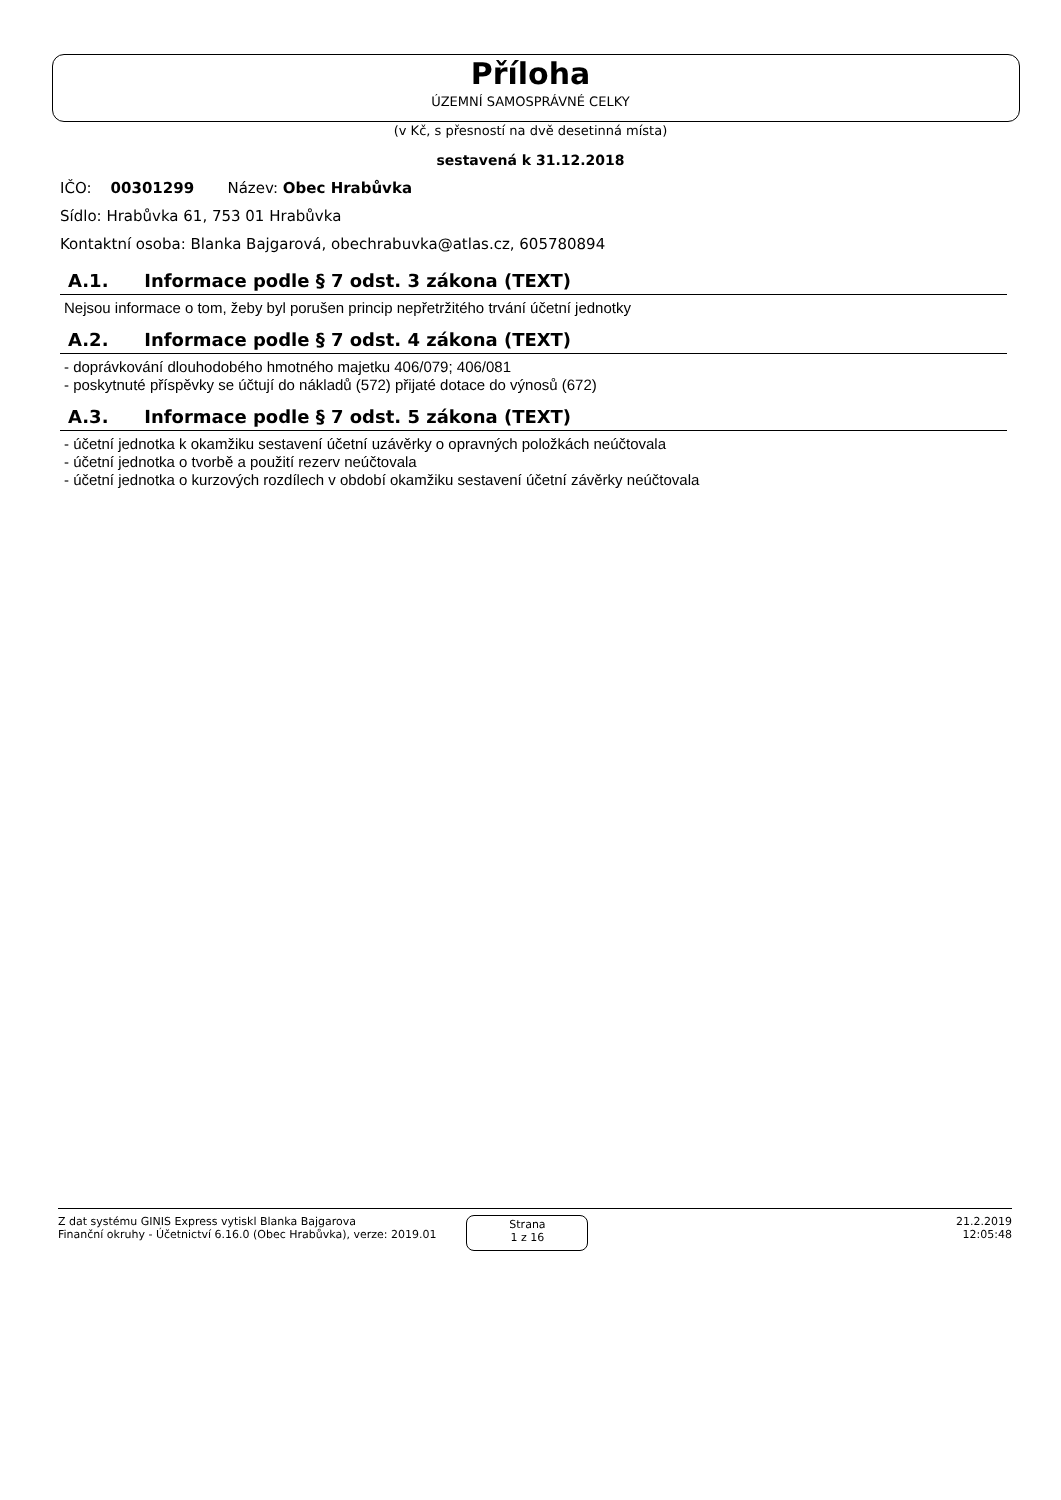Příloha
ÚZEMNÍ SAMOSPRÁVNÉ CELKY
(v Kč, s přesností na dvě desetinná místa)
sestavená k 31.12.2018
IČO: 00301299 Název: Obec Hrabůvka
Sídlo: Hrabůvka 61, 753 01 Hrabůvka
Kontaktní osoba: Blanka Bajgarová, obechrabuvka@atlas.cz, 605780894
A.1. Informace podle § 7 odst. 3 zákona (TEXT)
Nejsou informace o tom, žeby byl porušen princip nepřetržitého trvání účetní jednotky
A.2. Informace podle § 7 odst. 4 zákona (TEXT)
- doprávkování dlouhodobého hmotného majetku 406/079; 406/081
- poskytnuté příspěvky se účtují do nákladů (572) přijaté dotace do výnosů (672)
A.3. Informace podle § 7 odst. 5 zákona (TEXT)
- účetní jednotka k okamžiku sestavení účetní uzávěrky o opravných položkách neúčtovala
- účetní jednotka o tvorbě a použití rezerv neúčtovala
- účetní jednotka o kurzových rozdílech v období okamžiku sestavení účetní závěrky neúčtovala
Z dat systému GINIS Express vytiskl Blanka Bajgarova
Finanční okruhy - Účetnictví 6.16.0 (Obec Hrabůvka), verze: 2019.01
Strana
1 z 16
21.2.2019
12:05:48